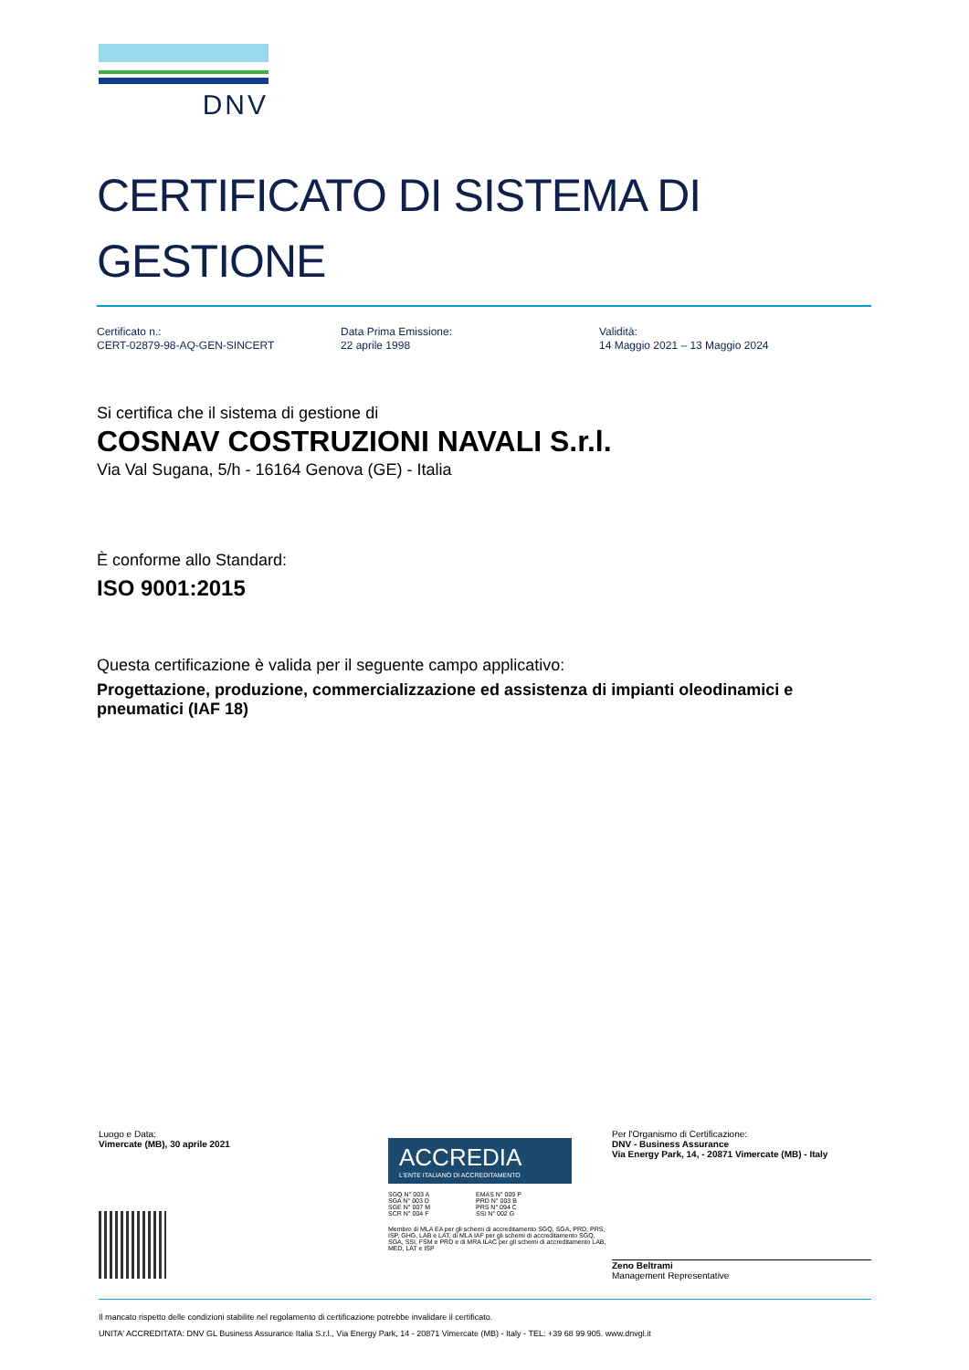DNV
CERTIFICATO DI SISTEMA DI GESTIONE
Certificato n.:
CERT-02879-98-AQ-GEN-SINCERT
Data Prima Emissione:
22 aprile 1998
Validità:
14 Maggio 2021 – 13 Maggio 2024
Si certifica che il sistema di gestione di
COSNAV COSTRUZIONI NAVALI S.r.l.
Via Val Sugana, 5/h - 16164 Genova (GE) - Italia
È conforme allo Standard:
ISO 9001:2015
Questa certificazione è valida per il seguente campo applicativo:
Progettazione, produzione, commercializzazione ed assistenza di impianti oleodinamici e pneumatici (IAF 18)
Luogo e Data:
Vimercate (MB), 30 aprile 2021
ACCREDIA
L'ENTE ITALIANO DI ACCREDITAMENTO
SGQ N° 003 A
SGA N° 003 D
SGE N° 007 M
SCR N° 004 F
EMAS N° 009 P
PRD N° 003 B
PRS N° 094 C
SSI N° 002 G
Membro di MLA EA per gli schemi di accreditamento SGQ, SGA, PRD, PRS, ISP, GHG, LAB e LAT, di MLA IAF per gli schemi di accreditamento SGQ, SGA, SSI, FSM e PRD e di MRA ILAC per gli schemi di accreditamento LAB, MED, LAT e ISP
Per l'Organismo di Certificazione:
DNV - Business Assurance
Via Energy Park, 14, - 20871 Vimercate (MB) - Italy
Zeno Beltrami
Management Representative
Il mancato rispetto delle condizioni stabilite nel regolamento di certificazione potrebbe invalidare il certificato.
UNITA' ACCREDITATA: DNV GL Business Assurance Italia S.r.l., Via Energy Park, 14 - 20871 Vimercate (MB) - Italy - TEL: +39 68 99 905. www.dnvgl.it